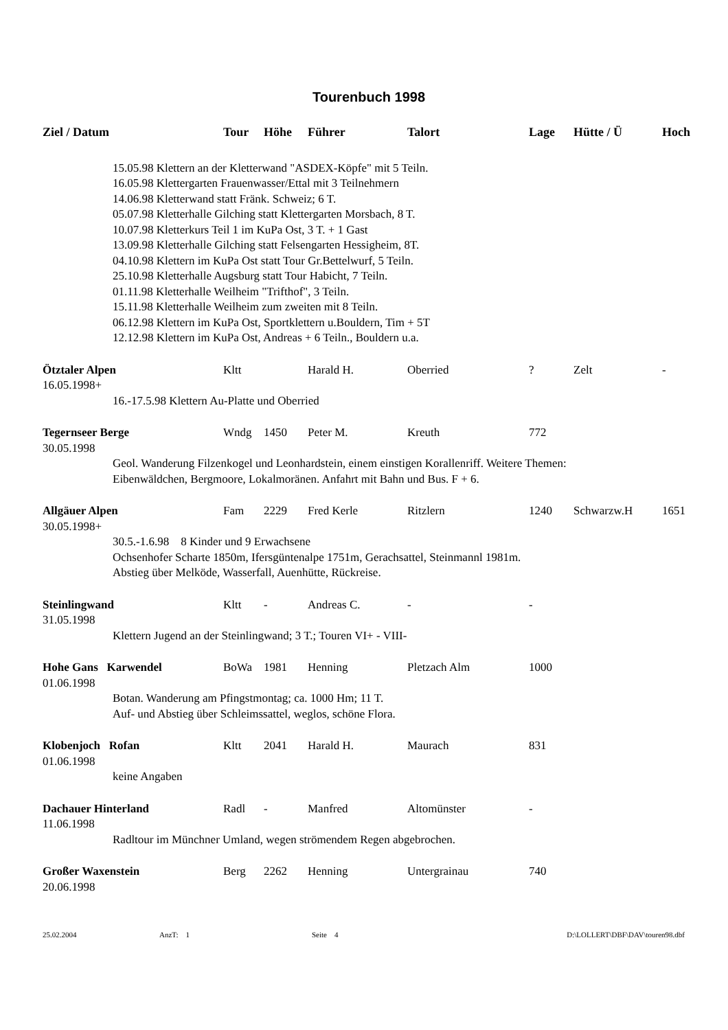Tourenbuch 1998
| Ziel / Datum | Tour | Höhe | Führer | Talort | Lage | Hütte / Ü | Hoch |
| --- | --- | --- | --- | --- | --- | --- | --- |
| 15.05.98 Klettern an der Kletterwand "ASDEX-Köpfe" mit 5 Teiln. 16.05.98 Klettergarten Frauenwasser/Ettal mit 3 Teilnehmern 14.06.98 Kletterwand statt Fränk. Schweiz; 6 T. 05.07.98 Kletterhalle Gilching statt Klettergarten Morsbach, 8 T. 10.07.98 Kletterkurs Teil 1 im KuPa Ost, 3 T. + 1 Gast 13.09.98 Kletterhalle Gilching statt Felsengarten Hessigheim, 8T. 04.10.98 Klettern im KuPa Ost statt Tour Gr.Bettelwurf, 5 Teiln. 25.10.98 Kletterhalle Augsburg statt Tour Habicht, 7 Teiln. 01.11.98 Kletterhalle Weilheim "Trifthof", 3 Teiln. 15.11.98 Kletterhalle Weilheim zum zweiten mit 8 Teiln. 06.12.98 Klettern im KuPa Ost, Sportklettern u.Bouldern, Tim + 5T 12.12.98 Klettern im KuPa Ost, Andreas + 6 Teiln., Bouldern u.a. | | | | | | | |
| Ötztaler Alpen | Kltt | | Harald H. | Oberried | ? | Zelt | - |
| 16.05.1998+ | | | | | | | |
| 16.-17.5.98 Klettern Au-Platte und Oberried | | | | | | | |
| Tegernseer Berge | Wndg | 1450 | Peter M. | Kreuth | 772 | | |
| 30.05.1998 | | | | | | | |
| Geol. Wanderung Filzenkogel und Leonhardstein, einem einstigen Korallenriff. Weitere Themen: Eibenwäldchen, Bergmoore, Lokalmoränen. Anfahrt mit Bahn und Bus. F + 6. | | | | | | | |
| Allgäuer Alpen | Fam | 2229 | Fred Kerle | Ritzlern | 1240 | Schwarzw.H | 1651 |
| 30.05.1998+ | | | | | | | |
| 30.5.-1.6.98 8 Kinder und 9 Erwachsene Ochsenhofer Scharte 1850m, Ifersgüntenalpe 1751m, Gerachsattel, Steinmannl 1981m. Abstieg über Melköde, Wasserfall, Auenhütte, Rückreise. | | | | | | | |
| Steinlingwand | Kltt | - | Andreas C. | - | - | | |
| 31.05.1998 | | | | | | | |
| Klettern Jugend an der Steinlingwand; 3 T.; Touren VI+ - VIII- | | | | | | | |
| Hohe Gans Karwendel | BoWa | 1981 | Henning | Pletzach Alm | 1000 | | |
| 01.06.1998 | | | | | | | |
| Botan. Wanderung am Pfingstmontag; ca. 1000 Hm; 11 T. Auf- und Abstieg über Schleimssattel, weglos, schöne Flora. | | | | | | | |
| Klobenjoch Rofan | Kltt | 2041 | Harald H. | Maurach | 831 | | |
| 01.06.1998 | | | | | | | |
| keine Angaben | | | | | | | |
| Dachauer Hinterland | Radl | - | Manfred | Altomünster | - | | |
| 11.06.1998 | | | | | | | |
| Radltour im Münchner Umland, wegen strömendem Regen abgebrochen. | | | | | | | |
| Großer Waxenstein | Berg | 2262 | Henning | Untergrainau | 740 | | |
| 20.06.1998 | | | | | | | |
25.02.2004 AnzT: 1 Seite 4 D:\LOLLERT\DBF\DAV\touren98.dbf